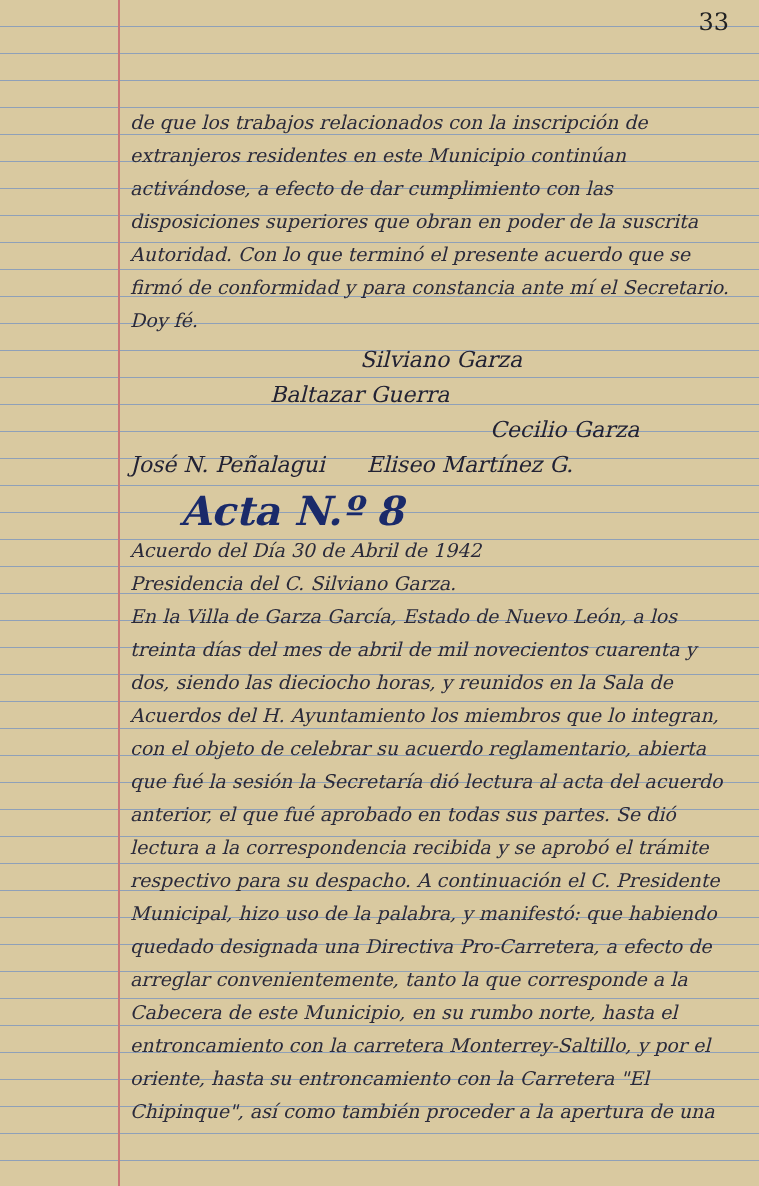33
de que los trabajos relacionados con la inscripción de extranjeros residentes en este Municipio continúan activándose, a efecto de dar cumplimiento con las disposiciones superiores que obran en poder de la suscrita Autoridad. Con lo que terminó el presente acuerdo que se firmó de conformidad y para constancia ante mí el Secretario. Doy fé.
Silviano Garza
Baltazar Guerra
Cecilio Garza
José N. Peñalagui Eliseo Martínez G.
Acta N.º 8
Acuerdo del Día 30 de Abril de 1942
Presidencia del C. Silviano Garza.
En la Villa de Garza García, Estado de Nuevo León, a los treinta días del mes de abril de mil novecientos cuarenta y dos, siendo las dieciocho horas, y reunidos en la Sala de Acuerdos del H. Ayuntamiento los miembros que lo integran, con el objeto de celebrar su acuerdo reglamentario, abierta que fué la sesión la Secretaría dió lectura al acta del acuerdo anterior, el que fué aprobado en todas sus partes. Se dió lectura a la correspondencia recibida y se aprobó el trámite respectivo para su despacho. A continuación el C. Presidente Municipal, hizo uso de la palabra, y manifestó: que habiendo quedado designada una Directiva Pro-Carretera, a efecto de arreglar convenientemente, tanto la que corresponde a la Cabecera de este Municipio, en su rumbo norte, hasta el entroncamiento con la carretera Monterrey-Saltillo, y por el oriente, hasta su entroncamiento con la Carretera "El Chipinque", así como también proceder a la apertura de una